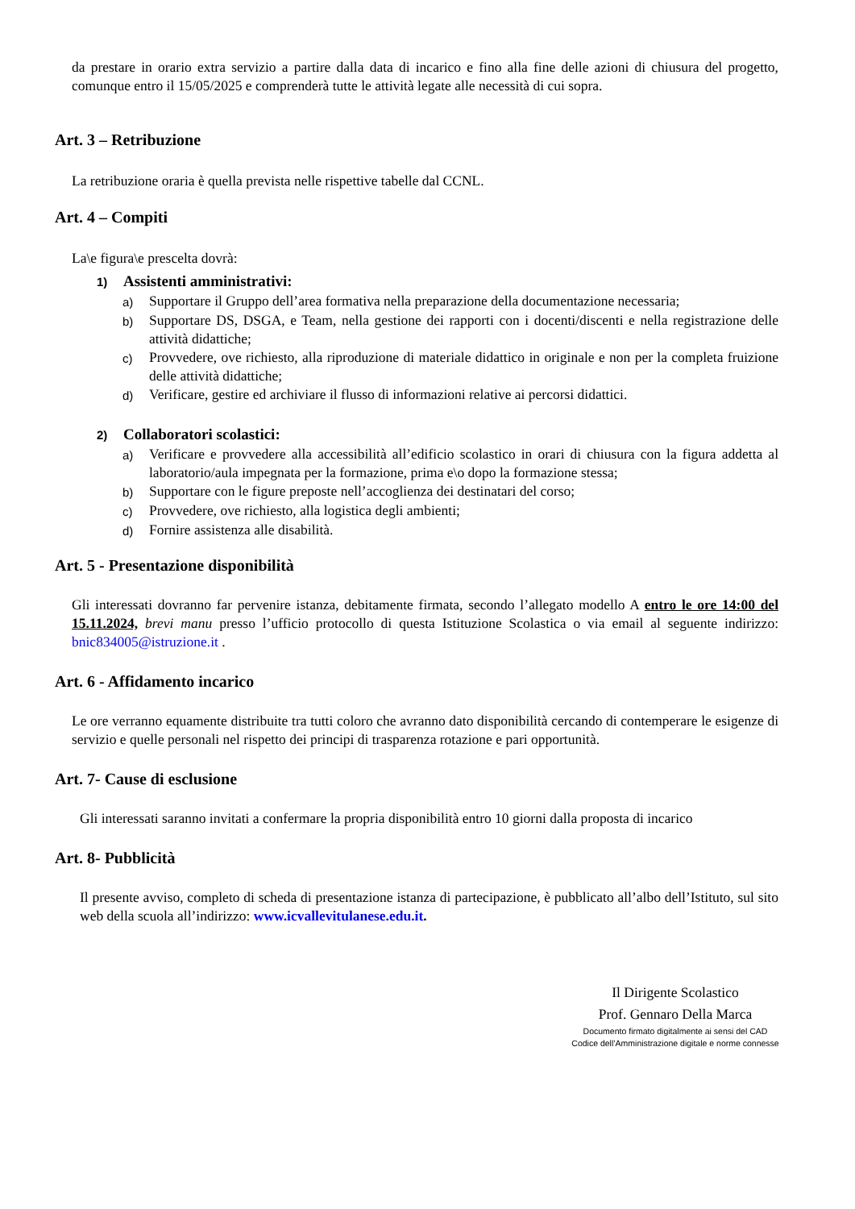da prestare in orario extra servizio a partire dalla data di incarico e fino alla fine delle azioni di chiusura del progetto, comunque entro il 15/05/2025 e comprenderà tutte le attività legate alle necessità di cui sopra.
Art. 3 – Retribuzione
La retribuzione oraria è quella prevista nelle rispettive tabelle dal CCNL.
Art. 4 – Compiti
La\e figura\e prescelta dovrà:
1) Assistenti amministrativi:
a)
Supportare il Gruppo dell’area formativa nella preparazione della documentazione necessaria;
b)
Supportare DS, DSGA, e Team, nella gestione dei rapporti con i docenti/discenti e nella registrazione delle attività didattiche;
c)
Provvedere, ove richiesto, alla riproduzione di materiale didattico in originale e non per la completa fruizione delle attività didattiche;
d)
Verificare, gestire ed archiviare il flusso di informazioni relative ai percorsi didattici.
2) Collaboratori scolastici:
a)
Verificare e provvedere alla accessibilità all’edificio scolastico in orari di chiusura con la figura addetta al laboratorio/aula impegnata per la formazione, prima e\o dopo la formazione stessa;
b)
Supportare con le figure preposte nell’accoglienza dei destinatari del corso;
c)
Provvedere, ove richiesto, alla logistica degli ambienti;
d)
Fornire assistenza alle disabilità.
Art. 5 - Presentazione disponibilità
Gli interessati dovranno far pervenire istanza, debitamente firmata, secondo l’allegato modello A entro le ore 14:00 del 15.11.2024, brevi manu presso l’ufficio protocollo di questa Istituzione Scolastica o via email al seguente indirizzo: bnic834005@istruzione.it .
Art. 6 - Affidamento incarico
Le ore verranno equamente distribuite tra tutti coloro che avranno dato disponibilità cercando di contemperare le esigenze di servizio e quelle personali nel rispetto dei principi di trasparenza rotazione e pari opportunità.
Art. 7- Cause di esclusione
Gli interessati saranno invitati a confermare la propria disponibilità entro 10 giorni dalla proposta di incarico
Art. 8- Pubblicità
Il presente avviso, completo di scheda di presentazione istanza di partecipazione, è pubblicato all’albo dell’Istituto, sul sito web della scuola all’indirizzo: www.icvallevitulanese.edu.it.
Il Dirigente Scolastico
Prof. Gennaro Della Marca
Documento firmato digitalmente ai sensi del CAD
Codice dell’Amministrazione digitale e norme connesse